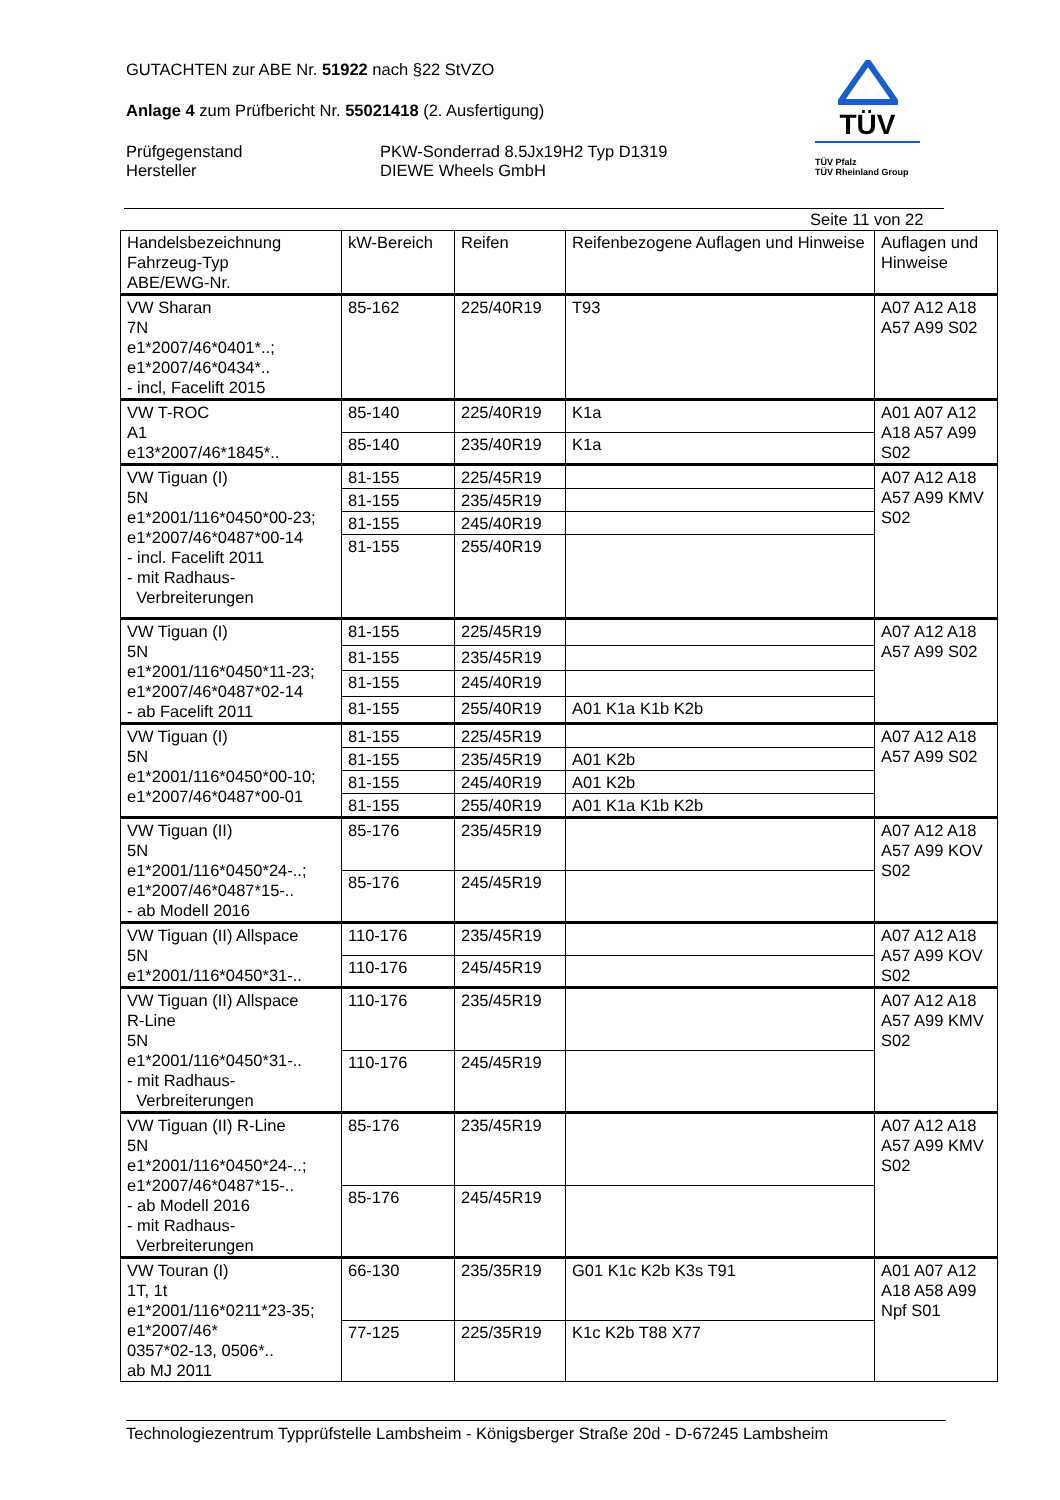GUTACHTEN zur ABE Nr. 51922 nach §22 StVZO
Anlage 4 zum Prüfbericht Nr. 55021418 (2. Ausfertigung)
Prüfgegenstand
Hersteller
PKW-Sonderrad 8.5Jx19H2 Typ D1319
DIEWE Wheels GmbH
TÜV
TÜV Pfalz
TÜV Rheinland Group
Seite 11 von 22
| Handelsbezeichnung Fahrzeug-Typ ABE/EWG-Nr. | kW-Bereich | Reifen | Reifenbezogene Auflagen und Hinweise | Auflagen und Hinweise |
| --- | --- | --- | --- | --- |
| VW Sharan 7N e1*2007/46*0401*..; e1*2007/46*0434*.. - incl, Facelift 2015 | 85-162 | 225/40R19 | T93 | A07 A12 A18 A57 A99 S02 |
| VW T-ROC A1 e13*2007/46*1845*.. | 85-140 | 225/40R19 | K1a | A01 A07 A12 A18 A57 A99 S02 |
| | 85-140 | 235/40R19 | K1a | |
| VW Tiguan (I) 5N e1*2001/116*0450*00-23; e1*2007/46*0487*00-14 - incl. Facelift 2011 - mit Radhaus- Verbreiterungen | 81-155 | 225/45R19 | | A07 A12 A18 A57 A99 KMV S02 |
| | 81-155 | 235/45R19 | | |
| | 81-155 | 245/40R19 | | |
| | 81-155 | 255/40R19 | | |
| VW Tiguan (I) 5N e1*2001/116*0450*11-23; e1*2007/46*0487*02-14 - ab Facelift 2011 | 81-155 | 225/45R19 | | A07 A12 A18 A57 A99 S02 |
| | 81-155 | 235/45R19 | | |
| | 81-155 | 245/40R19 | | |
| | 81-155 | 255/40R19 | A01 K1a K1b K2b | |
| VW Tiguan (I) 5N e1*2001/116*0450*00-10; e1*2007/46*0487*00-01 | 81-155 | 225/45R19 | | A07 A12 A18 A57 A99 S02 |
| | 81-155 | 235/45R19 | A01 K2b | |
| | 81-155 | 245/40R19 | A01 K2b | |
| | 81-155 | 255/40R19 | A01 K1a K1b K2b | |
| VW Tiguan (II) 5N e1*2001/116*0450*24-..; e1*2007/46*0487*15-.. - ab Modell 2016 | 85-176 | 235/45R19 | | A07 A12 A18 A57 A99 KOV S02 |
| | 85-176 | 245/45R19 | | |
| VW Tiguan (II) Allspace 5N e1*2001/116*0450*31-.. | 110-176 | 235/45R19 | | A07 A12 A18 A57 A99 KOV S02 |
| | 110-176 | 245/45R19 | | |
| VW Tiguan (II) Allspace R-Line 5N e1*2001/116*0450*31-.. - mit Radhaus- Verbreiterungen | 110-176 | 235/45R19 | | A07 A12 A18 A57 A99 KMV S02 |
| | 110-176 | 245/45R19 | | |
| VW Tiguan (II) R-Line 5N e1*2001/116*0450*24-..; e1*2007/46*0487*15-.. - ab Modell 2016 - mit Radhaus- Verbreiterungen | 85-176 | 235/45R19 | | A07 A12 A18 A57 A99 KMV S02 |
| | 85-176 | 245/45R19 | | |
| VW Touran (I) 1T, 1t e1*2001/116*0211*23-35; e1*2007/46* 0357*02-13, 0506*.. ab MJ 2011 | 66-130 | 235/35R19 | G01 K1c K2b K3s T91 | A01 A07 A12 A18 A58 A99 Npf S01 |
| | 77-125 | 225/35R19 | K1c K2b T88 X77 | |
Technologiezentrum Typprüfstelle Lambsheim - Königsberger Straße 20d - D-67245 Lambsheim